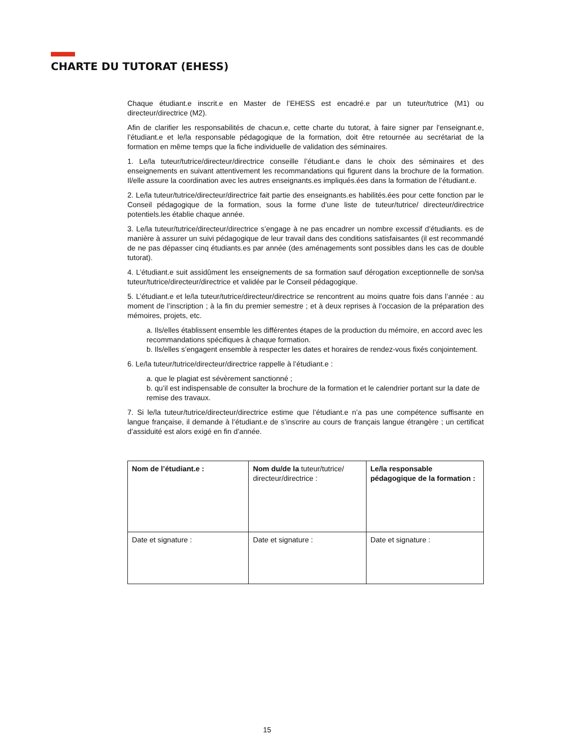CHARTE DU TUTORAT (EHESS)
Chaque étudiant.e inscrit.e en Master de l’EHESS est encadré.e par un tuteur/tutrice (M1) ou directeur/directrice (M2).
Afin de clarifier les responsabilités de chacun.e, cette charte du tutorat, à faire signer par l’enseignant.e, l’étudiant.e et le/la responsable pédagogique de la formation, doit être retournée au secrétariat de la formation en même temps que la fiche individuelle de validation des séminaires.
1. Le/la tuteur/tutrice/directeur/directrice conseille l’étudiant.e dans le choix des séminaires et des enseignements en suivant attentivement les recommandations qui figurent dans la brochure de la formation. Il/elle assure la coordination avec les autres enseignants.es impliqués.ées dans la formation de l’étudiant.e.
2. Le/la tuteur/tutrice/directeur/directrice fait partie des enseignants.es habilités.ées pour cette fonction par le Conseil pédagogique de la formation, sous la forme d’une liste de tuteur/tutrice/ directeur/directrice potentiels.les établie chaque année.
3. Le/la tuteur/tutrice/directeur/directrice s’engage à ne pas encadrer un nombre excessif d’étudiants. es de manière à assurer un suivi pédagogique de leur travail dans des conditions satisfaisantes (il est recommandé de ne pas dépasser cinq étudiants.es par année (des aménagements sont possibles dans les cas de double tutorat).
4. L’étudiant.e suit assidûment les enseignements de sa formation sauf dérogation exceptionnelle de son/sa tuteur/tutrice/directeur/directrice et validée par le Conseil pédagogique.
5. L’étudiant.e et le/la tuteur/tutrice/directeur/directrice se rencontrent au moins quatre fois dans l’année : au moment de l’inscription ; à la fin du premier semestre ; et à deux reprises à l’occasion de la préparation des mémoires, projets, etc.
a. Ils/elles établissent ensemble les différentes étapes de la production du mémoire, en accord avec les recommandations spécifiques à chaque formation.
b. Ils/elles s’engagent ensemble à respecter les dates et horaires de rendez-vous fixés conjointement.
6. Le/la tuteur/tutrice/directeur/directrice rappelle à l’étudiant.e :
a. que le plagiat est sévèrement sanctionné ;
b. qu’il est indispensable de consulter la brochure de la formation et le calendrier portant sur la date de remise des travaux.
7. Si le/la tuteur/tutrice/directeur/directrice estime que l’étudiant.e n’a pas une compétence suffisante en langue française, il demande à l’étudiant.e de s’inscrire au cours de français langue étrangère ; un certificat d’assiduité est alors exigé en fin d’année.
| Nom de l’étudiant.e : | Nom du/de la tuteur/tutrice/ directeur/directrice : | Le/la responsable pédagogique de la formation : |
| Date et signature : | Date et signature : | Date et signature : |
15